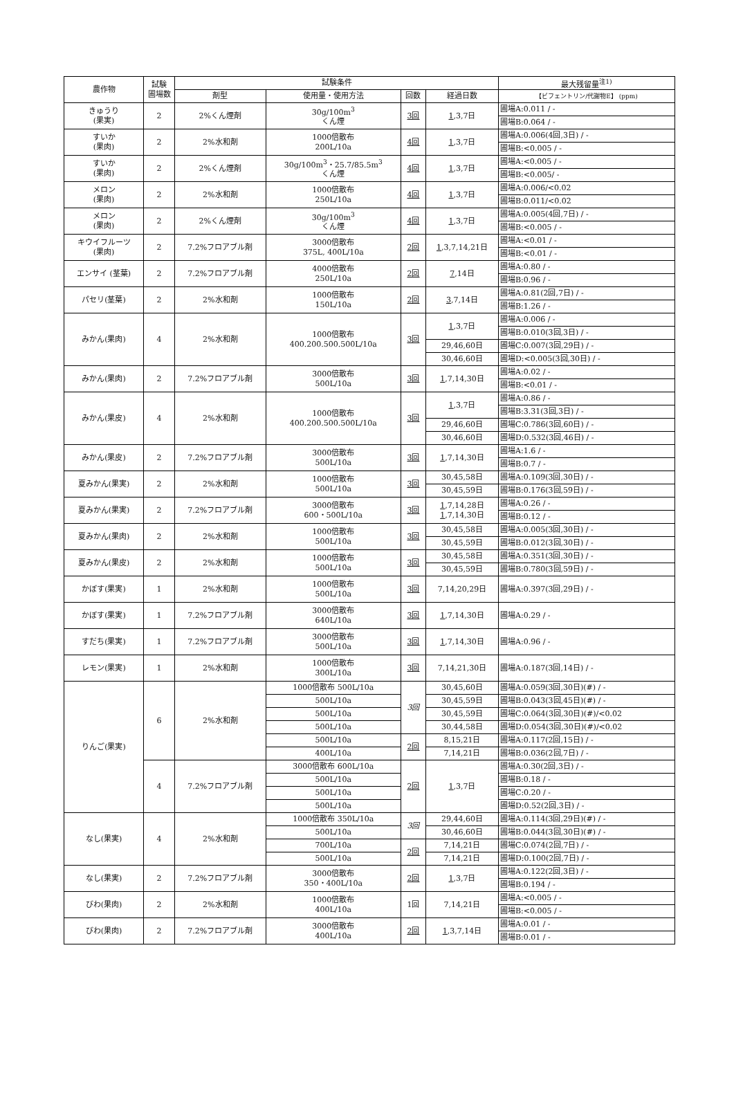| 農作物 | 試験 圃場数 | 試験条件 | | | | 最大残留量<sup>注1)</sup> |
| --- | --- | --- | --- | --- | --- | --- |
| | | 剤型 | 使用量・使用方法 | 回数 | 経過日数 | 【ビフェントリン/代謝物E】 (ppm) |
| きゅうり (果実) | 2 | 2%くん煙剤 | 30g/100m<sup>3</sup> くん煙 | 3回 | 1 ,3,7日 | 圃場A:0.011 / - |
| | | | | | | 圃場B:0.064 / - |
| すいか (果肉) | 2 | 2%水和剤 | 1000倍散布 200L/10a | 4回 | 1 ,3,7日 | 圃場A:0.006(4回,3日) / - |
| | | | | | | 圃場B:<0.005 / - |
| すいか (果肉) | 2 | 2%くん煙剤 | 30g/100m<sup>3</sup>・25.7/85.5m<sup>3</sup> くん煙 | 4回 | 1 ,3,7日 | 圃場A:<0.005 / - |
| | | | | | | 圃場B:<0.005/ - |
| メロン (果肉) | 2 | 2%水和剤 | 1000倍散布 250L/10a | 4回 | 1 ,3,7日 | 圃場A:0.006/<0.02 |
| | | | | | | 圃場B:0.011/<0.02 |
| メロン (果肉) | 2 | 2%くん煙剤 | 30g/100m<sup>3</sup> くん煙 | 4回 | 1 ,3,7日 | 圃場A:0.005(4回,7日) / - |
| | | | | | | 圃場B:<0.005 / - |
| キウイフルーツ (果肉) | 2 | 7.2%フロアブル剤 | 3000倍散布 375L, 400L/10a | 2回 | 1 ,3,7,14,21日 | 圃場A:<0.01 / - |
| | | | | | | 圃場B:<0.01 / - |
| エンサイ (茎葉) | 2 | 7.2%フロアブル剤 | 4000倍散布 250L/10a | 2回 | 7 ,14日 | 圃場A:0.80 / - |
| | | | | | | 圃場B:0.96 / - |
| パセリ(茎葉) | 2 | 2%水和剤 | 1000倍散布 150L/10a | 2回 | 3 ,7,14日 | 圃場A:0.81(2回,7日) / - |
| | | | | | | 圃場B:1.26 / - |
| みかん(果肉) | 4 | 2%水和剤 | 1000倍散布 400.200.500.500L/10a | 3回 | 1 ,3,7日 | 圃場A:0.006 / - |
| | | | | | | 圃場B:0.010(3回,3日) / - |
| | | | | | 29,46,60日 | 圃場C:0.007(3回,29日) / - |
| | | | | | 30,46,60日 | 圃場D:<0.005(3回,30日) / - |
| みかん(果肉) | 2 | 7.2%フロアブル剤 | 3000倍散布 500L/10a | 3回 | 1 ,7,14,30日 | 圃場A:0.02 / - |
| | | | | | | 圃場B:<0.01 / - |
| みかん(果皮) | 4 | 2%水和剤 | 1000倍散布 400.200.500.500L/10a | 3回 | 1 ,3,7日 | 圃場A:0.86 / - |
| | | | | | | 圃場B:3.31(3回,3日) / - |
| | | | | | 29,46,60日 | 圃場C:0.786(3回,60日) / - |
| | | | | | 30,46,60日 | 圃場D:0.532(3回,46日) / - |
| みかん(果皮) | 2 | 7.2%フロアブル剤 | 3000倍散布 500L/10a | 3回 | 1 ,7,14,30日 | 圃場A:1.6 / - |
| | | | | | | 圃場B:0.7 / - |
| 夏みかん(果実) | 2 | 2%水和剤 | 1000倍散布 500L/10a | 3回 | 30,45,58日 | 圃場A:0.109(3回,30日) / - |
| | | | | | 30,45,59日 | 圃場B:0.176(3回,59日) / - |
| 夏みかん(果実) | 2 | 7.2%フロアブル剤 | 3000倍散布 600・500L/10a | 3回 | 1 ,7,14,28日 1 ,7,14,30日 | 圃場A:0.26 / - |
| | | | | | | 圃場B:0.12 / - |
| 夏みかん(果肉) | 2 | 2%水和剤 | 1000倍散布 500L/10a | 3回 | 30,45,58日 | 圃場A:0.005(3回,30日) / - |
| | | | | | 30,45,59日 | 圃場B:0.012(3回,30日) / - |
| 夏みかん(果皮) | 2 | 2%水和剤 | 1000倍散布 500L/10a | 3回 | 30,45,58日 | 圃場A:0.351(3回,30日) / - |
| | | | | | 30,45,59日 | 圃場B:0.780(3回,59日) / - |
| かぼす(果実) | 1 | 2%水和剤 | 1000倍散布 500L/10a | 3回 | 7,14,20,29日 | 圃場A:0.397(3回,29日) / - |
| かぼす(果実) | 1 | 7.2%フロアブル剤 | 3000倍散布 640L/10a | 3回 | 1 ,7,14,30日 | 圃場A:0.29 / - |
| すだち(果実) | 1 | 7.2%フロアブル剤 | 3000倍散布 500L/10a | 3回 | 1 ,7,14,30日 | 圃場A:0.96 / - |
| レモン(果実) | 1 | 2%水和剤 | 1000倍散布 300L/10a | 3回 | 7,14,21,30日 | 圃場A:0.187(3回,14日) / - |
| りんご(果実) | 6 | 2%水和剤 | 1000倍散布 500L/10a | 3回 | 30,45,60日 | 圃場A:0.059(3回,30日)(#) / - |
| | | | 500L/10a | | 30,45,59日 | 圃場B:0.043(3回,45日)(#) / - |
| | | | 500L/10a | | 30,45,59日 | 圃場C:0.064(3回,30日)(#)/<0.02 |
| | | | 500L/10a | | 30,44,58日 | 圃場D:0.054(3回,30日)(#)/<0.02 |
| | | | 500L/10a | 2回 | 8,15,21日 | 圃場A:0.117(2回,15日) / - |
| | | | 400L/10a | | 7,14,21日 | 圃場B:0.036(2回,7日) / - |
| | 4 | 7.2%フロアブル剤 | 3000倍散布 600L/10a | 2回 | 1 ,3,7日 | 圃場A:0.30(2回,3日) / - |
| | | | 500L/10a | | | 圃場B:0.18 / - |
| | | | 500L/10a | | | 圃場C:0.20 / - |
| | | | 500L/10a | | | 圃場D:0.52(2回,3日) / - |
| なし(果実) | 4 | 2%水和剤 | 1000倍散布 350L/10a | 3回 | 29,44,60日 | 圃場A:0.114(3回,29日)(#) / - |
| | | | 500L/10a | | 30,46,60日 | 圃場B:0.044(3回,30日)(#) / - |
| | | | 700L/10a | 2回 | 7,14,21日 | 圃場C:0.074(2回,7日) / - |
| | | | 500L/10a | | 7,14,21日 | 圃場D:0.100(2回,7日) / - |
| なし(果実) | 2 | 7.2%フロアブル剤 | 3000倍散布 350・400L/10a | 2回 | 1 ,3,7日 | 圃場A:0.122(2回,3日) / - |
| | | | | | | 圃場B:0.194 / - |
| びわ(果肉) | 2 | 2%水和剤 | 1000倍散布 400L/10a | 1回 | 7,14,21日 | 圃場A:<0.005 / - |
| | | | | | | 圃場B:<0.005 / - |
| びわ(果肉) | 2 | 7.2%フロアブル剤 | 3000倍散布 400L/10a | 2回 | 1 ,3,7,14日 | 圃場A:0.01 / - |
| | | | | | | 圃場B:0.01 / - |